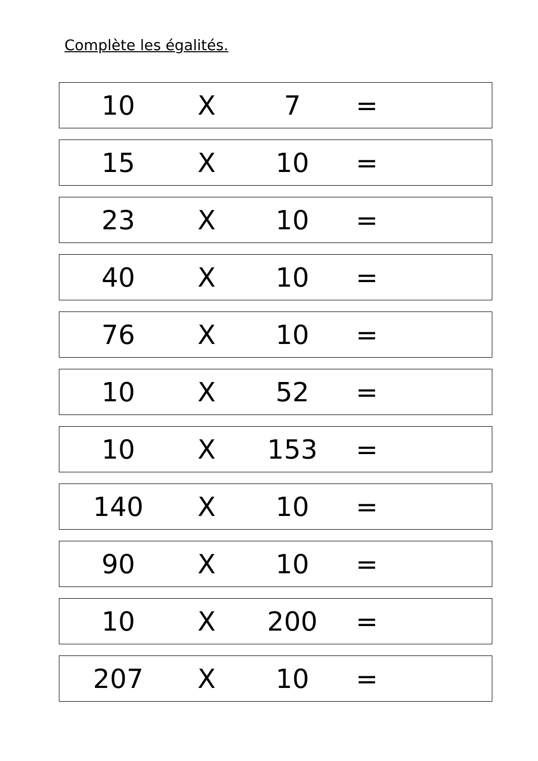Complète les égalités.
10 X 7 =
15 X 10 =
23 X 10 =
40 X 10 =
76 X 10 =
10 X 52 =
10 X 153 =
140 X 10 =
90 X 10 =
10 X 200 =
207 X 10 =